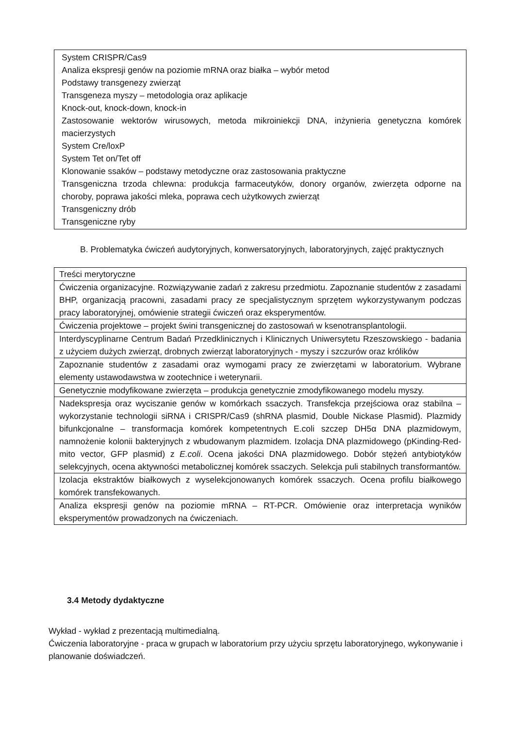System CRISPR/Cas9
Analiza ekspresji genów na poziomie mRNA oraz białka – wybór metod
Podstawy transgenezy zwierząt
Transgeneza myszy – metodologia oraz aplikacje
Knock-out, knock-down, knock-in
Zastosowanie wektorów wirusowych, metoda mikroiniekcji DNA, inżynieria genetyczna komórek macierzystych
System Cre/loxP
System Tet on/Tet off
Klonowanie ssaków – podstawy metodyczne oraz zastosowania praktyczne
Transgeniczna trzoda chlewna: produkcja farmaceutyków, donory organów, zwierzęta odporne na choroby, poprawa jakości mleka, poprawa cech użytkowych zwierząt
Transgeniczny drób
Transgeniczne ryby
B. Problematyka ćwiczeń audytoryjnych, konwersatoryjnych, laboratoryjnych, zajęć praktycznych
| Treści merytoryczne |
| Ćwiczenia organizacyjne. Rozwiązywanie zadań z zakresu przedmiotu. Zapoznanie studentów z zasadami BHP, organizacją pracowni, zasadami pracy ze specjalistycznym sprzętem wykorzystywanym podczas pracy laboratoryjnej, omówienie strategii ćwiczeń oraz eksperymentów. |
| Ćwiczenia projektowe – projekt świni transgenicznej do zastosowań w ksenotransplantologii. |
| Interdyscyplinarne Centrum Badań Przedklinicznych i Klinicznych Uniwersytetu Rzeszowskiego - badania z użyciem dużych zwierząt, drobnych zwierząt laboratoryjnych - myszy i szczurów oraz królików |
| Zapoznanie studentów z zasadami oraz wymogami pracy ze zwierzętami w laboratorium. Wybrane elementy ustawodawstwa w zootechnice i weterynarii. |
| Genetycznie modyfikowane zwierzęta – produkcja genetycznie zmodyfikowanego modelu myszy. |
| Nadekspresja oraz wyciszanie genów w komórkach ssaczych. Transfekcja przejściowa oraz stabilna – wykorzystanie technologii siRNA i CRISPR/Cas9 (shRNA plasmid, Double Nickase Plasmid). Plazmidy bifunkcjonalne – transformacja komórek kompetentnych E.coli szczep DH5α DNA plazmidowym, namnożenie kolonii bakteryjnych z wbudowanym plazmidem. Izolacja DNA plazmidowego (pKinding-Red-mito vector, GFP plasmid) z E.coli . Ocena jakości DNA plazmidowego. Dobór stężeń antybiotyków selekcyjnych, ocena aktywności metabolicznej komórek ssaczych. Selekcja puli stabilnych transformantów. |
| Izolacja ekstraktów białkowych z wyselekcjonowanych komórek ssaczych. Ocena profilu białkowego komórek transfekowanych. |
| Analiza ekspresji genów na poziomie mRNA – RT-PCR. Omówienie oraz interpretacja wyników eksperymentów prowadzonych na ćwiczeniach. |
3.4 Metody dydaktyczne
Wykład - wykład z prezentacją multimedialną.
Ćwiczenia laboratoryjne - praca w grupach w laboratorium przy użyciu sprzętu laboratoryjnego, wykonywanie i planowanie doświadczeń.